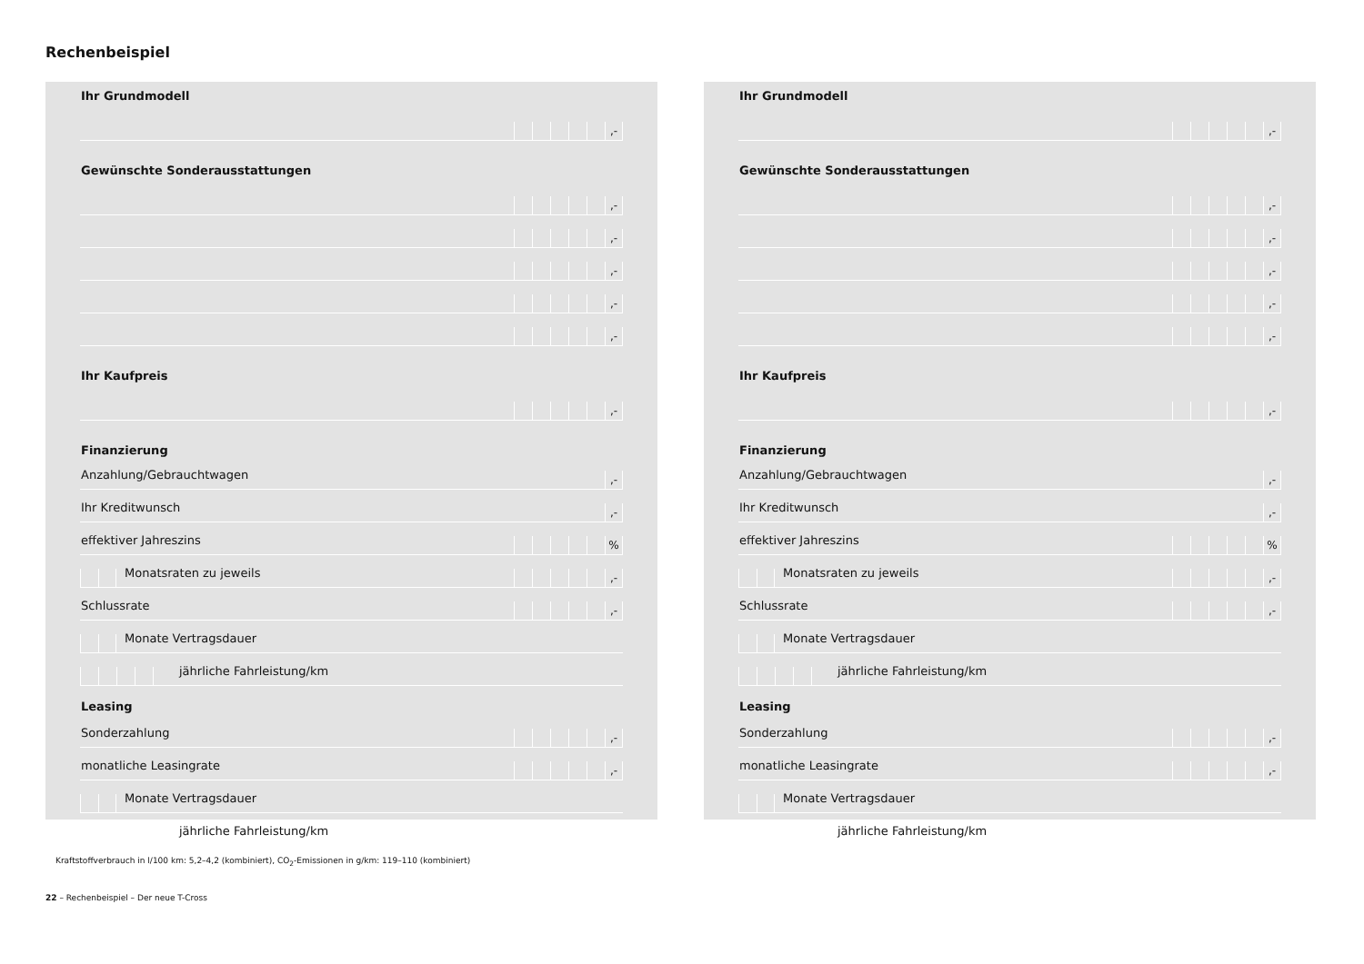Rechenbeispiel
Ihr Grundmodell
,-
Gewünschte Sonderausstattungen
,-
,-
,-
,-
,-
Ihr Kaufpreis
,-
Finanzierung
Anzahlung/Gebrauchtwagen,-
Ihr Kreditwunsch,-
effektiver Jahreszins %
Monatsraten zu jeweils ,-
Schlussrate ,-
Monate Vertragsdauer
jährliche Fahrleistung/km
Leasing
Sonderzahlung ,-
monatliche Leasingrate ,-
Monate Vertragsdauer
jährliche Fahrleistung/km
Ihr Grundmodell
,-
Gewünschte Sonderausstattungen
,-
,-
,-
,-
,-
Ihr Kaufpreis
,-
Finanzierung
Anzahlung/Gebrauchtwagen,-
Ihr Kreditwunsch,-
effektiver Jahreszins %
Monatsraten zu jeweils ,-
Schlussrate ,-
Monate Vertragsdauer
jährliche Fahrleistung/km
Leasing
Sonderzahlung ,-
monatliche Leasingrate ,-
Monate Vertragsdauer
jährliche Fahrleistung/km
Kraftstoffverbrauch in l/100 km: 5,2–4,2 (kombiniert), CO<sub>2</sub>-Emissionen in g/km: 119–110 (kombiniert)
22 – Rechenbeispiel – Der neue T-Cross